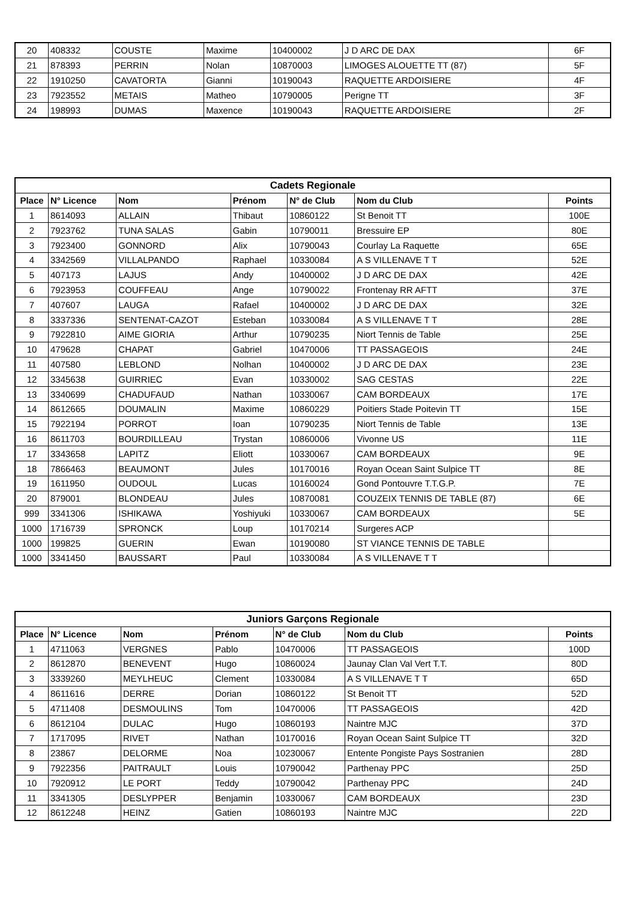| 20 | 408332 | COUSTE | Maxime | 10400002 | J D ARC DE DAX | 6F |
| 21 | 878393 | PERRIN | Nolan | 10870003 | LIMOGES ALOUETTE TT (87) | 5F |
| 22 | 1910250 | CAVATORTA | Gianni | 10190043 | RAQUETTE ARDOISIERE | 4F |
| 23 | 7923552 | METAIS | Matheo | 10790005 | Perigne TT | 3F |
| 24 | 198993 | DUMAS | Maxence | 10190043 | RAQUETTE ARDOISIERE | 2F |
| Cadets Regionale | | | | | | |
| --- | --- | --- | --- | --- | --- | --- |
| Place | N° Licence | Nom | Prénom | N° de Club | Nom du Club | Points |
| 1 | 8614093 | ALLAIN | Thibaut | 10860122 | St Benoit TT | 100E |
| 2 | 7923762 | TUNA SALAS | Gabin | 10790011 | Bressuire EP | 80E |
| 3 | 7923400 | GONNORD | Alix | 10790043 | Courlay La Raquette | 65E |
| 4 | 3342569 | VILLALPANDO | Raphael | 10330084 | A S VILLENAVE T T | 52E |
| 5 | 407173 | LAJUS | Andy | 10400002 | J D ARC DE DAX | 42E |
| 6 | 7923953 | COUFFEAU | Ange | 10790022 | Frontenay RR AFTT | 37E |
| 7 | 407607 | LAUGA | Rafael | 10400002 | J D ARC DE DAX | 32E |
| 8 | 3337336 | SENTENAT-CAZOT | Esteban | 10330084 | A S VILLENAVE T T | 28E |
| 9 | 7922810 | AIME GIORIA | Arthur | 10790235 | Niort Tennis de Table | 25E |
| 10 | 479628 | CHAPAT | Gabriel | 10470006 | TT PASSAGEOIS | 24E |
| 11 | 407580 | LEBLOND | Nolhan | 10400002 | J D ARC DE DAX | 23E |
| 12 | 3345638 | GUIRRIEC | Evan | 10330002 | SAG CESTAS | 22E |
| 13 | 3340699 | CHADUFAUD | Nathan | 10330067 | CAM BORDEAUX | 17E |
| 14 | 8612665 | DOUMALIN | Maxime | 10860229 | Poitiers Stade Poitevin TT | 15E |
| 15 | 7922194 | PORROT | Ioan | 10790235 | Niort Tennis de Table | 13E |
| 16 | 8611703 | BOURDILLEAU | Trystan | 10860006 | Vivonne US | 11E |
| 17 | 3343658 | LAPITZ | Eliott | 10330067 | CAM BORDEAUX | 9E |
| 18 | 7866463 | BEAUMONT | Jules | 10170016 | Royan Ocean Saint Sulpice TT | 8E |
| 19 | 1611950 | OUDOUL | Lucas | 10160024 | Gond Pontouvre T.T.G.P. | 7E |
| 20 | 879001 | BLONDEAU | Jules | 10870081 | COUZEIX TENNIS DE TABLE (87) | 6E |
| 999 | 3341306 | ISHIKAWA | Yoshiyuki | 10330067 | CAM BORDEAUX | 5E |
| 1000 | 1716739 | SPRONCK | Loup | 10170214 | Surgeres ACP | |
| 1000 | 199825 | GUERIN | Ewan | 10190080 | ST VIANCE TENNIS DE TABLE | |
| 1000 | 3341450 | BAUSSART | Paul | 10330084 | A S VILLENAVE T T | |
| Juniors Garçons Regionale | | | | | | |
| --- | --- | --- | --- | --- | --- | --- |
| Place | N° Licence | Nom | Prénom | N° de Club | Nom du Club | Points |
| 1 | 4711063 | VERGNES | Pablo | 10470006 | TT PASSAGEOIS | 100D |
| 2 | 8612870 | BENEVENT | Hugo | 10860024 | Jaunay Clan Val Vert T.T. | 80D |
| 3 | 3339260 | MEYLHEUC | Clement | 10330084 | A S VILLENAVE T T | 65D |
| 4 | 8611616 | DERRE | Dorian | 10860122 | St Benoit TT | 52D |
| 5 | 4711408 | DESMOULINS | Tom | 10470006 | TT PASSAGEOIS | 42D |
| 6 | 8612104 | DULAC | Hugo | 10860193 | Naintre MJC | 37D |
| 7 | 1717095 | RIVET | Nathan | 10170016 | Royan Ocean Saint Sulpice TT | 32D |
| 8 | 23867 | DELORME | Noa | 10230067 | Entente Pongiste Pays Sostranien | 28D |
| 9 | 7922356 | PAITRAULT | Louis | 10790042 | Parthenay PPC | 25D |
| 10 | 7920912 | LE PORT | Teddy | 10790042 | Parthenay PPC | 24D |
| 11 | 3341305 | DESLYPPER | Benjamin | 10330067 | CAM BORDEAUX | 23D |
| 12 | 8612248 | HEINZ | Gatien | 10860193 | Naintre MJC | 22D |